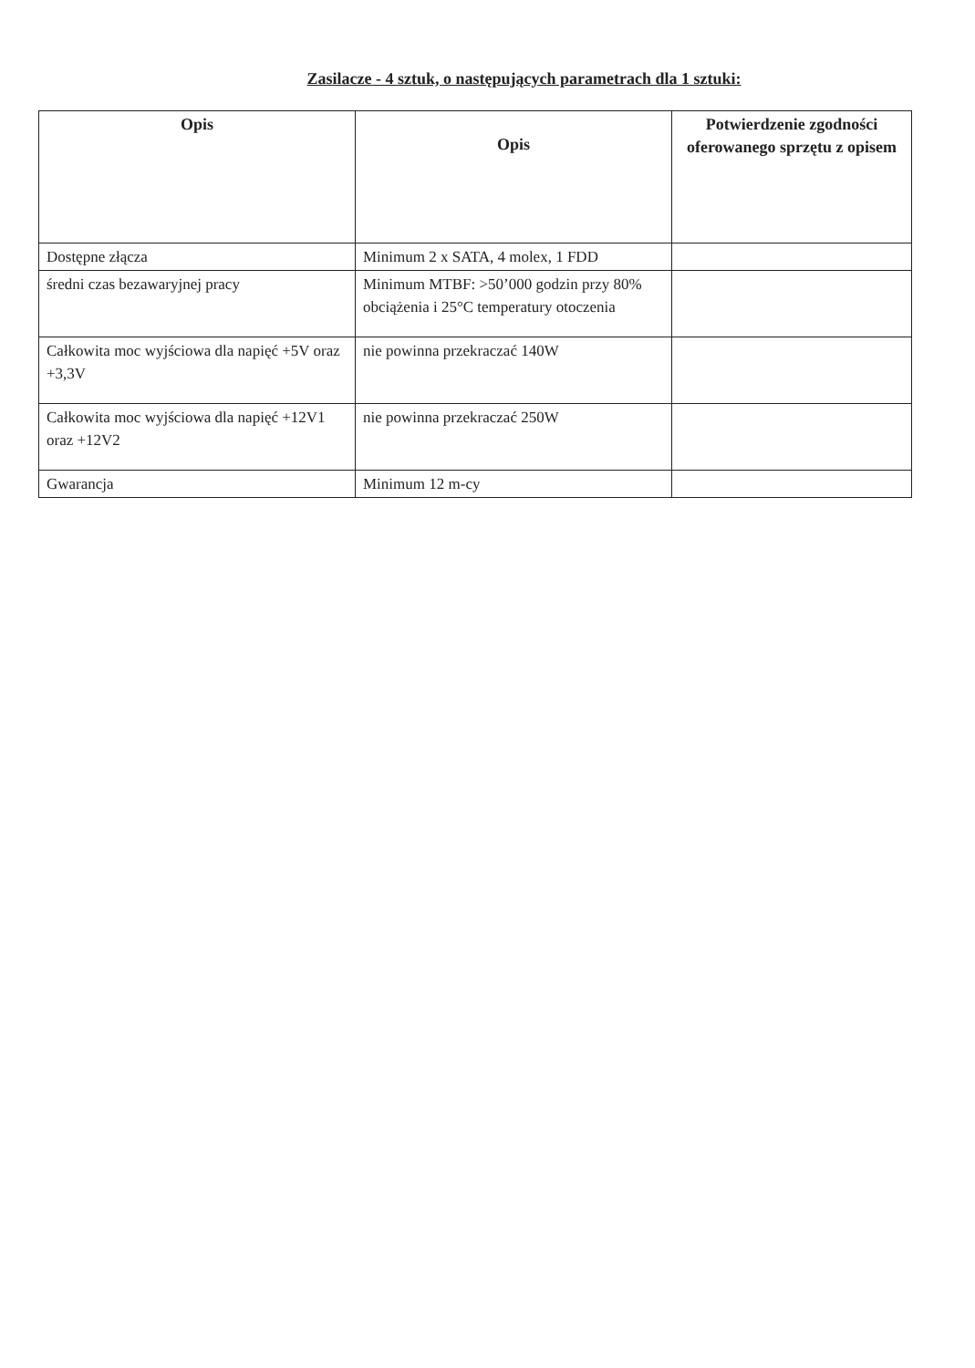Zasilacze - 4 sztuk, o następujących parametrach dla 1 sztuki:
| Opis | Opis | Potwierdzenie zgodności oferowanego sprzętu z opisem |
| --- | --- | --- |
| Dostępne złącza | Minimum 2 x SATA, 4 molex, 1 FDD | |
| średni czas bezawaryjnej pracy | Minimum MTBF: >50’000 godzin przy 80% obciążenia i 25°C temperatury otoczenia | |
| Całkowita moc wyjściowa dla napięć +5V oraz +3,3V | nie powinna przekraczać 140W | |
| Całkowita moc wyjściowa dla napięć +12V1 oraz +12V2 | nie powinna przekraczać 250W | |
| Gwarancja | Minimum 12 m-cy | |